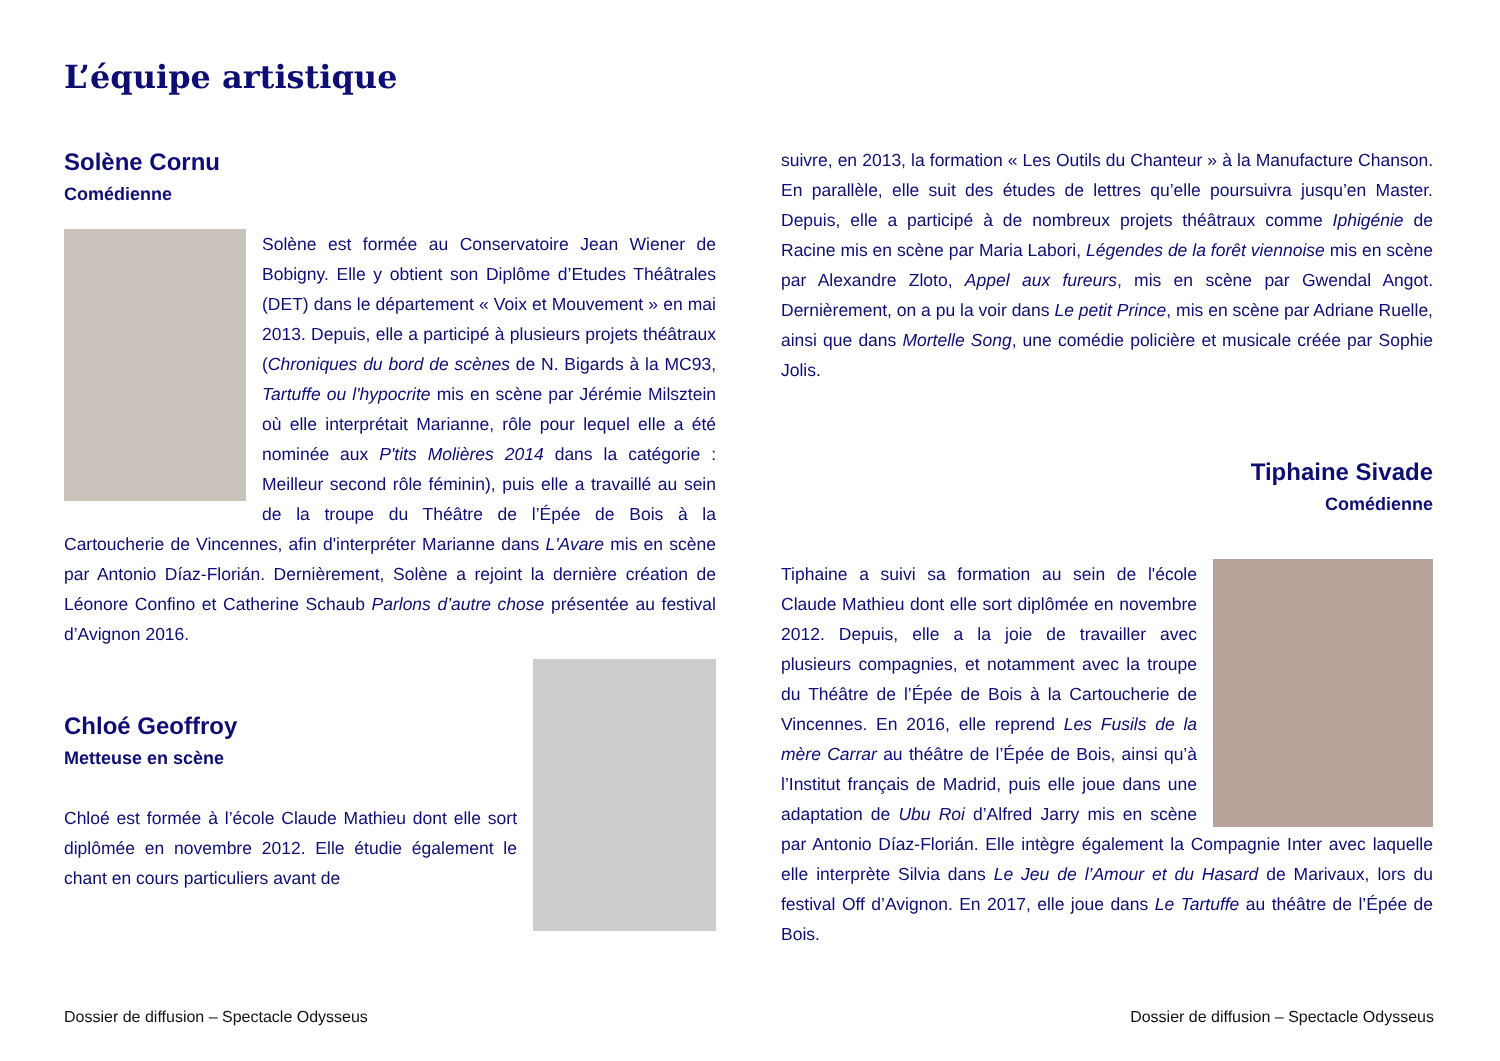L’équipe artistique
Solène Cornu
Comédienne
Solène est formée au Conservatoire Jean Wiener de Bobigny. Elle y obtient son Diplôme d’Etudes Théâtrales (DET) dans le département « Voix et Mouvement » en mai 2013. Depuis, elle a participé à plusieurs projets théâtraux (Chroniques du bord de scènes de N. Bigards à la MC93, Tartuffe ou l'hypocrite mis en scène par Jérémie Milsztein où elle interprétait Marianne, rôle pour lequel elle a été nominée aux P'tits Molières 2014 dans la catégorie : Meilleur second rôle féminin), puis elle a travaillé au sein de la troupe du Théâtre de l’Épée de Bois à la Cartoucherie de Vincennes, afin d'interpréter Marianne dans L'Avare mis en scène par Antonio Díaz-Florián. Dernièrement, Solène a rejoint la dernière création de Léonore Confino et Catherine Schaub Parlons d’autre chose présentée au festival d’Avignon 2016.
Chloé Geoffroy
Metteuse en scène
Chloé est formée à l’école Claude Mathieu dont elle sort diplômée en novembre 2012. Elle étudie également le chant en cours particuliers avant de
suivre, en 2013, la formation « Les Outils du Chanteur » à la Manufacture Chanson. En parallèle, elle suit des études de lettres qu’elle poursuivra jusqu’en Master. Depuis, elle a participé à de nombreux projets théâtraux comme Iphigénie de Racine mis en scène par Maria Labori, Légendes de la forêt viennoise mis en scène par Alexandre Zloto, Appel aux fureurs, mis en scène par Gwendal Angot. Dernièrement, on a pu la voir dans Le petit Prince, mis en scène par Adriane Ruelle, ainsi que dans Mortelle Song, une comédie policière et musicale créée par Sophie Jolis.
Tiphaine Sivade
Comédienne
Tiphaine a suivi sa formation au sein de l'école Claude Mathieu dont elle sort diplômée en novembre 2012. Depuis, elle a la joie de travailler avec plusieurs compagnies, et notamment avec la troupe du Théâtre de l’Épée de Bois à la Cartoucherie de Vincennes. En 2016, elle reprend Les Fusils de la mère Carrar au théâtre de l’Épée de Bois, ainsi qu’à l’Institut français de Madrid, puis elle joue dans une adaptation de Ubu Roi d’Alfred Jarry mis en scène par Antonio Díaz-Florián. Elle intègre également la Compagnie Inter avec laquelle elle interprète Silvia dans Le Jeu de l’Amour et du Hasard de Marivaux, lors du festival Off d’Avignon. En 2017, elle joue dans Le Tartuffe au théâtre de l’Épée de Bois.
Dossier de diffusion – Spectacle Odysseus
Dossier de diffusion – Spectacle Odysseus